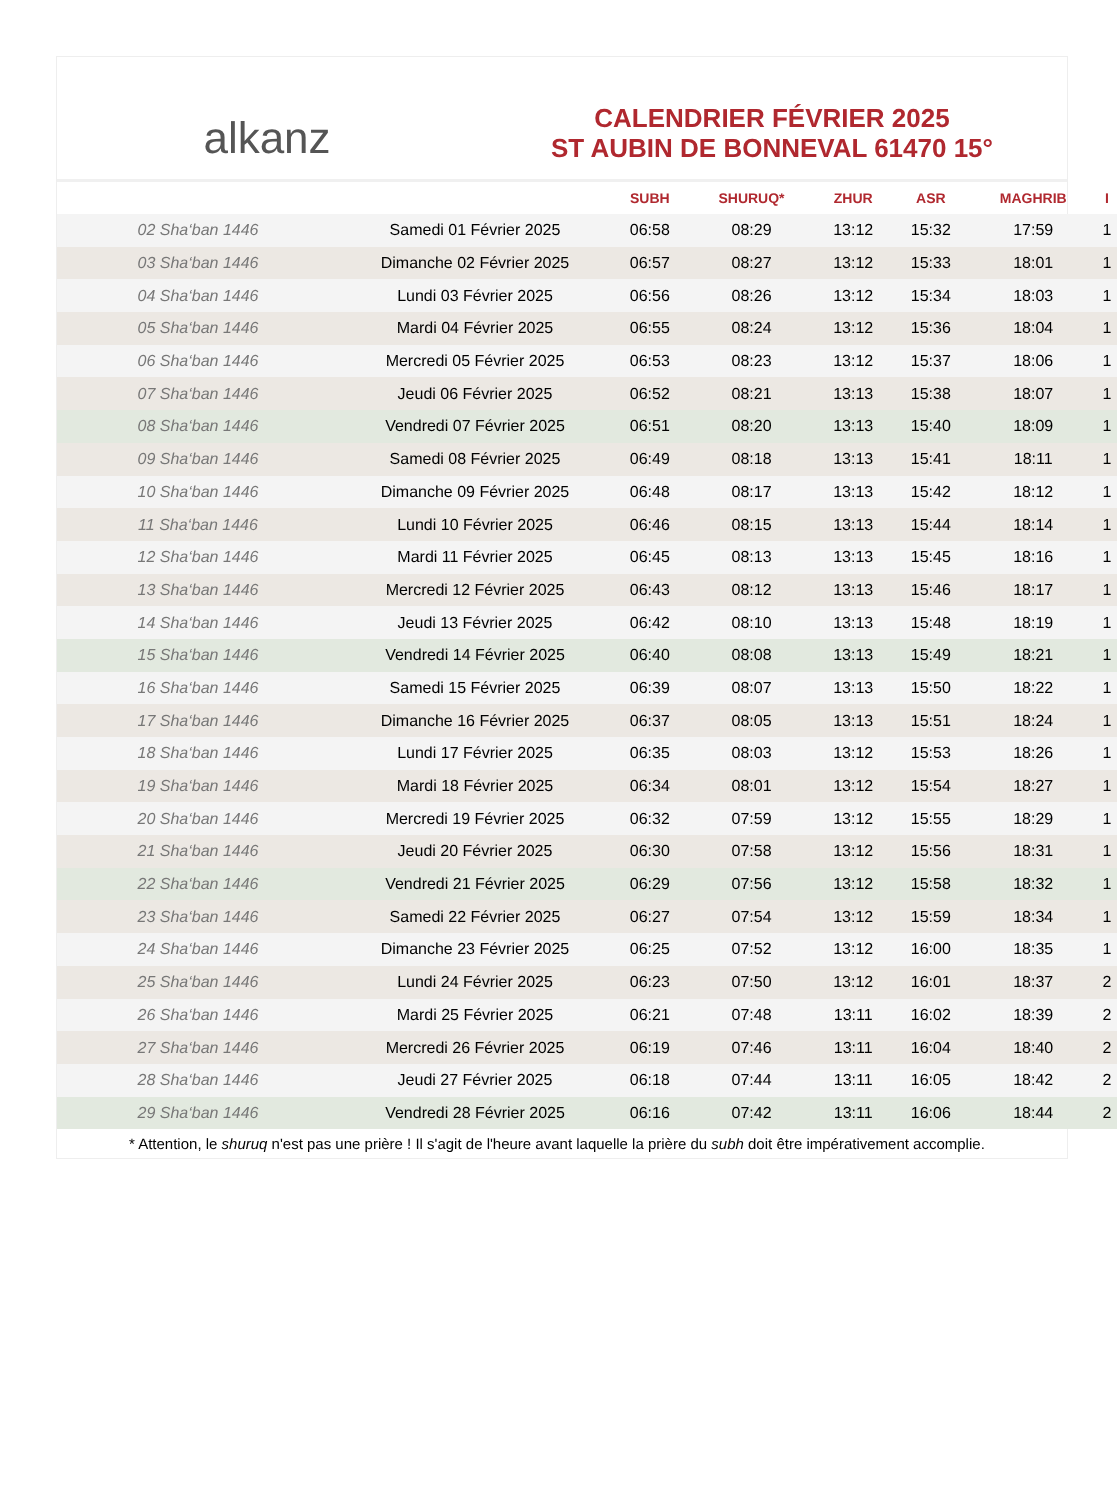alkanz
CALENDRIER FÉVRIER 2025
ST AUBIN DE BONNEVAL 61470 15°
| | | SUBH | SHURUQ* | ZHUR | ASR | MAGHRIB | I |
| --- | --- | --- | --- | --- | --- | --- | --- |
| 02 Sha‘ban 1446 | Samedi 01 Février 2025 | 06:58 | 08:29 | 13:12 | 15:32 | 17:59 | 1 |
| 03 Sha‘ban 1446 | Dimanche 02 Février 2025 | 06:57 | 08:27 | 13:12 | 15:33 | 18:01 | 1 |
| 04 Sha‘ban 1446 | Lundi 03 Février 2025 | 06:56 | 08:26 | 13:12 | 15:34 | 18:03 | 1 |
| 05 Sha‘ban 1446 | Mardi 04 Février 2025 | 06:55 | 08:24 | 13:12 | 15:36 | 18:04 | 1 |
| 06 Sha‘ban 1446 | Mercredi 05 Février 2025 | 06:53 | 08:23 | 13:12 | 15:37 | 18:06 | 1 |
| 07 Sha‘ban 1446 | Jeudi 06 Février 2025 | 06:52 | 08:21 | 13:13 | 15:38 | 18:07 | 1 |
| 08 Sha‘ban 1446 | Vendredi 07 Février 2025 | 06:51 | 08:20 | 13:13 | 15:40 | 18:09 | 1 |
| 09 Sha‘ban 1446 | Samedi 08 Février 2025 | 06:49 | 08:18 | 13:13 | 15:41 | 18:11 | 1 |
| 10 Sha‘ban 1446 | Dimanche 09 Février 2025 | 06:48 | 08:17 | 13:13 | 15:42 | 18:12 | 1 |
| 11 Sha‘ban 1446 | Lundi 10 Février 2025 | 06:46 | 08:15 | 13:13 | 15:44 | 18:14 | 1 |
| 12 Sha‘ban 1446 | Mardi 11 Février 2025 | 06:45 | 08:13 | 13:13 | 15:45 | 18:16 | 1 |
| 13 Sha‘ban 1446 | Mercredi 12 Février 2025 | 06:43 | 08:12 | 13:13 | 15:46 | 18:17 | 1 |
| 14 Sha‘ban 1446 | Jeudi 13 Février 2025 | 06:42 | 08:10 | 13:13 | 15:48 | 18:19 | 1 |
| 15 Sha‘ban 1446 | Vendredi 14 Février 2025 | 06:40 | 08:08 | 13:13 | 15:49 | 18:21 | 1 |
| 16 Sha‘ban 1446 | Samedi 15 Février 2025 | 06:39 | 08:07 | 13:13 | 15:50 | 18:22 | 1 |
| 17 Sha‘ban 1446 | Dimanche 16 Février 2025 | 06:37 | 08:05 | 13:13 | 15:51 | 18:24 | 1 |
| 18 Sha‘ban 1446 | Lundi 17 Février 2025 | 06:35 | 08:03 | 13:12 | 15:53 | 18:26 | 1 |
| 19 Sha‘ban 1446 | Mardi 18 Février 2025 | 06:34 | 08:01 | 13:12 | 15:54 | 18:27 | 1 |
| 20 Sha‘ban 1446 | Mercredi 19 Février 2025 | 06:32 | 07:59 | 13:12 | 15:55 | 18:29 | 1 |
| 21 Sha‘ban 1446 | Jeudi 20 Février 2025 | 06:30 | 07:58 | 13:12 | 15:56 | 18:31 | 1 |
| 22 Sha‘ban 1446 | Vendredi 21 Février 2025 | 06:29 | 07:56 | 13:12 | 15:58 | 18:32 | 1 |
| 23 Sha‘ban 1446 | Samedi 22 Février 2025 | 06:27 | 07:54 | 13:12 | 15:59 | 18:34 | 1 |
| 24 Sha‘ban 1446 | Dimanche 23 Février 2025 | 06:25 | 07:52 | 13:12 | 16:00 | 18:35 | 1 |
| 25 Sha‘ban 1446 | Lundi 24 Février 2025 | 06:23 | 07:50 | 13:12 | 16:01 | 18:37 | 2 |
| 26 Sha‘ban 1446 | Mardi 25 Février 2025 | 06:21 | 07:48 | 13:11 | 16:02 | 18:39 | 2 |
| 27 Sha‘ban 1446 | Mercredi 26 Février 2025 | 06:19 | 07:46 | 13:11 | 16:04 | 18:40 | 2 |
| 28 Sha‘ban 1446 | Jeudi 27 Février 2025 | 06:18 | 07:44 | 13:11 | 16:05 | 18:42 | 2 |
| 29 Sha‘ban 1446 | Vendredi 28 Février 2025 | 06:16 | 07:42 | 13:11 | 16:06 | 18:44 | 2 |
* Attention, le shuruq n'est pas une prière ! Il s'agit de l'heure avant laquelle la prière du subh doit être impérativement accomplie.